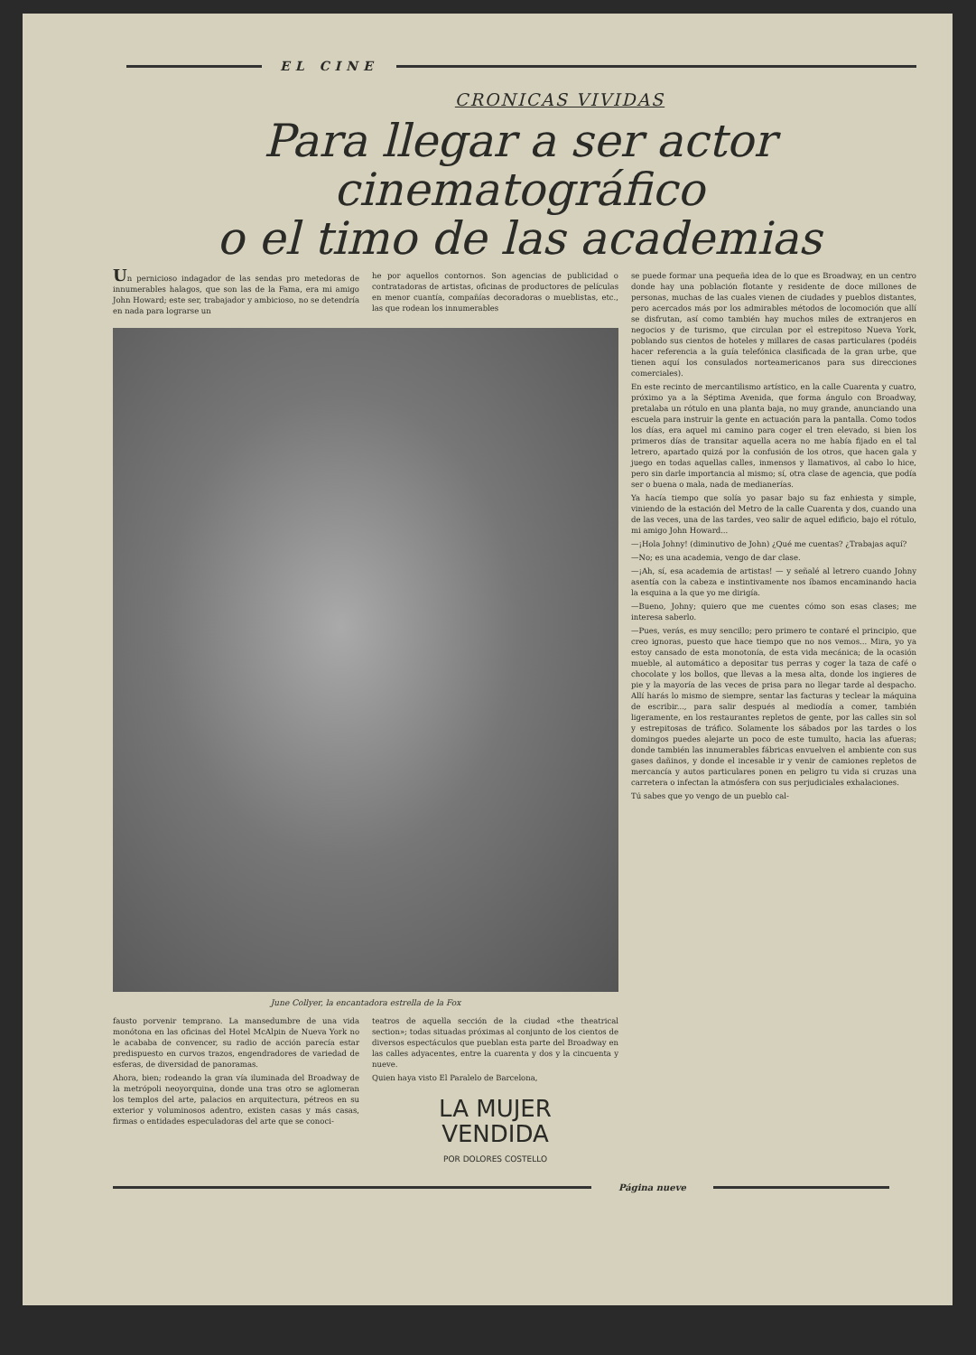EL CINE
CRONICAS VIVIDAS
Para llegar a ser actor cinematográfico
o el timo de las academias
Un pernicioso indagador de las sendas pro metedoras de innumerables halagos, que son las de la Fama, era mi amigo John Howard; este ser, trabajador y ambicioso, no se detendría en nada para lograrse un
he por aquellos contornos. Son agencias de publicidad o contratadoras de artistas, oficinas de productores de películas en menor cuantía, compañías decoradoras o mueblistas, etc., las que rodean los innumerables
June Collyer, la encantadora estrella de la Fox
fausto porvenir temprano. La mansedumbre de una vida monótona en las oficinas del Hotel McAlpin de Nueva York no le acababa de convencer, su radio de acción parecía estar predispuesto en curvos trazos, engendradores de variedad de esferas, de diversidad de panoramas.
Ahora, bien; rodeando la gran vía iluminada del Broadway de la metrópoli neoyorquina, donde una tras otro se aglomeran los templos del arte, palacios en arquitectura, pétreos en su exterior y voluminosos adentro, existen casas y más casas, firmas o entidades especuladoras del arte que se conoci-
teatros de aquella sección de la ciudad «the theatrical section»; todas situadas próximas al conjunto de los cientos de diversos espectáculos que pueblan esta parte del Broadway en las calles adyacentes, entre la cuarenta y dos y la cincuenta y nueve.
Quien haya visto El Paralelo de Barcelona,
LA MUJER
VENDIDA
POR DOLORES COSTELLO
se puede formar una pequeña idea de lo que es Broadway, en un centro donde hay una población flotante y residente de doce millones de personas, muchas de las cuales vienen de ciudades y pueblos distantes, pero acercados más por los admirables métodos de locomoción que allí se disfrutan, así como también hay muchos miles de extranjeros en negocios y de turismo, que circulan por el estrepitoso Nueva York, poblando sus cientos de hoteles y millares de casas particulares (podéis hacer referencia a la guía telefónica clasificada de la gran urbe, que tienen aquí los consulados norteamericanos para sus direcciones comerciales).
En este recinto de mercantilismo artístico, en la calle Cuarenta y cuatro, próximo ya a la Séptima Avenida, que forma ángulo con Broadway, pretalaba un rótulo en una planta baja, no muy grande, anunciando una escuela para instruir la gente en actuación para la pantalla. Como todos los días, era aquel mi camino para coger el tren elevado, si bien los primeros días de transitar aquella acera no me había fijado en el tal letrero, apartado quizá por la confusión de los otros, que hacen gala y juego en todas aquellas calles, inmensos y llamativos, al cabo lo hice, pero sin darle importancia al mismo; sí, otra clase de agencia, que podía ser o buena o mala, nada de medianerías.
Ya hacía tiempo que solía yo pasar bajo su faz enhiesta y simple, viniendo de la estación del Metro de la calle Cuarenta y dos, cuando una de las veces, una de las tardes, veo salir de aquel edificio, bajo el rótulo, mi amigo John Howard...
—¡Hola Johny! (diminutivo de John) ¿Qué me cuentas? ¿Trabajas aquí?
—No; es una academia, vengo de dar clase.
—¡Ah, sí, esa academia de artistas! — y señalé al letrero cuando Johny asentía con la cabeza e instintivamente nos íbamos encaminando hacia la esquina a la que yo me dirigía.
—Bueno, Johny; quiero que me cuentes cómo son esas clases; me interesa saberlo.
—Pues, verás, es muy sencillo; pero primero te contaré el principio, que creo ignoras, puesto que hace tiempo que no nos vemos... Mira, yo ya estoy cansado de esta monotonía, de esta vida mecánica; de la ocasión mueble, al automático a depositar tus perras y coger la taza de café o chocolate y los bollos, que llevas a la mesa alta, donde los ingieres de pie y la mayoría de las veces de prisa para no llegar tarde al despacho. Allí harás lo mismo de siempre, sentar las facturas y teclear la máquina de escribir..., para salir después al mediodía a comer, también ligeramente, en los restaurantes repletos de gente, por las calles sin sol y estrepitosas de tráfico. Solamente los sábados por las tardes o los domingos puedes alejarte un poco de este tumulto, hacia las afueras; donde también las innumerables fábricas envuelven el ambiente con sus gases dañinos, y donde el incesable ir y venir de camiones repletos de mercancía y autos particulares ponen en peligro tu vida si cruzas una carretera o infectan la atmósfera con sus perjudiciales exhalaciones.
Tú sabes que yo vengo de un pueblo cal-
Página nueve